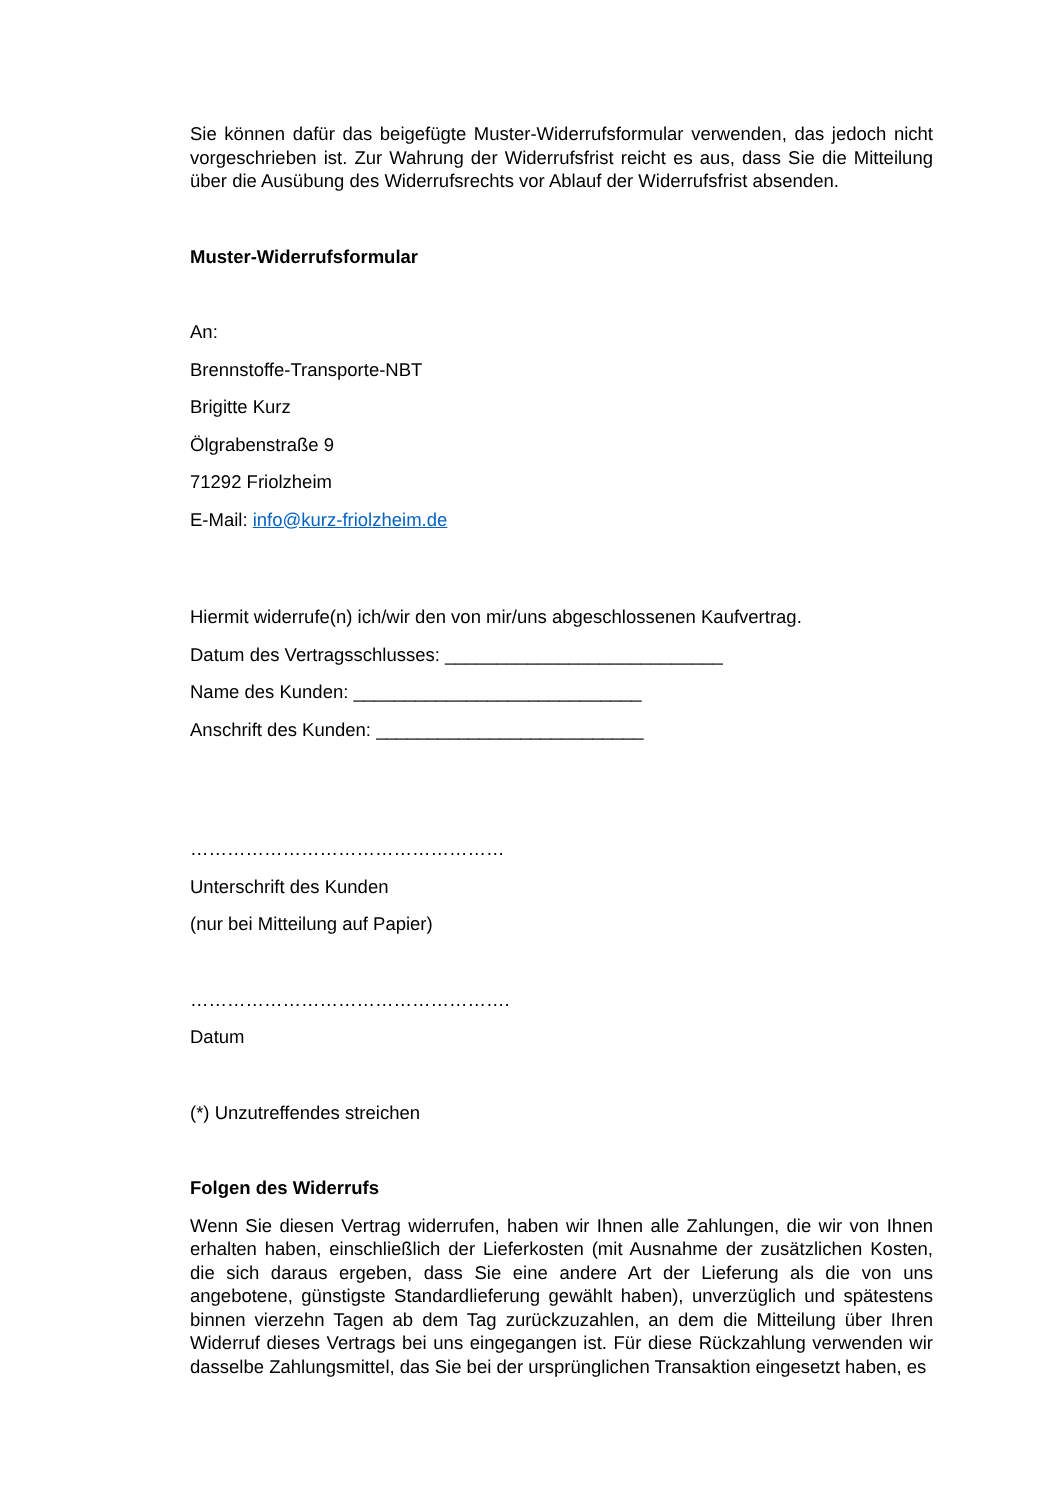Sie können dafür das beigefügte Muster-Widerrufsformular verwenden, das jedoch nicht vorgeschrieben ist. Zur Wahrung der Widerrufsfrist reicht es aus, dass Sie die Mitteilung über die Ausübung des Widerrufsrechts vor Ablauf der Widerrufsfrist absenden.
Muster-Widerrufsformular
An:
Brennstoffe-Transporte-NBT
Brigitte Kurz
Ölgrabenstraße 9
71292 Friolzheim
E-Mail: info@kurz-friolzheim.de
Hiermit widerrufe(n) ich/wir den von mir/uns abgeschlossenen Kaufvertrag.
Datum des Vertragsschlusses: ___________________________
Name des Kunden: ____________________________
Anschrift des Kunden: __________________________
……………………………………………
Unterschrift des Kunden
(nur bei Mitteilung auf Papier)
…………………………………………….
Datum
(*) Unzutreffendes streichen
Folgen des Widerrufs
Wenn Sie diesen Vertrag widerrufen, haben wir Ihnen alle Zahlungen, die wir von Ihnen erhalten haben, einschließlich der Lieferkosten (mit Ausnahme der zusätzlichen Kosten, die sich daraus ergeben, dass Sie eine andere Art der Lieferung als die von uns angebotene, günstigste Standardlieferung gewählt haben), unverzüglich und spätestens binnen vierzehn Tagen ab dem Tag zurückzuzahlen, an dem die Mitteilung über Ihren Widerruf dieses Vertrags bei uns eingegangen ist. Für diese Rückzahlung verwenden wir dasselbe Zahlungsmittel, das Sie bei der ursprünglichen Transaktion eingesetzt haben, es